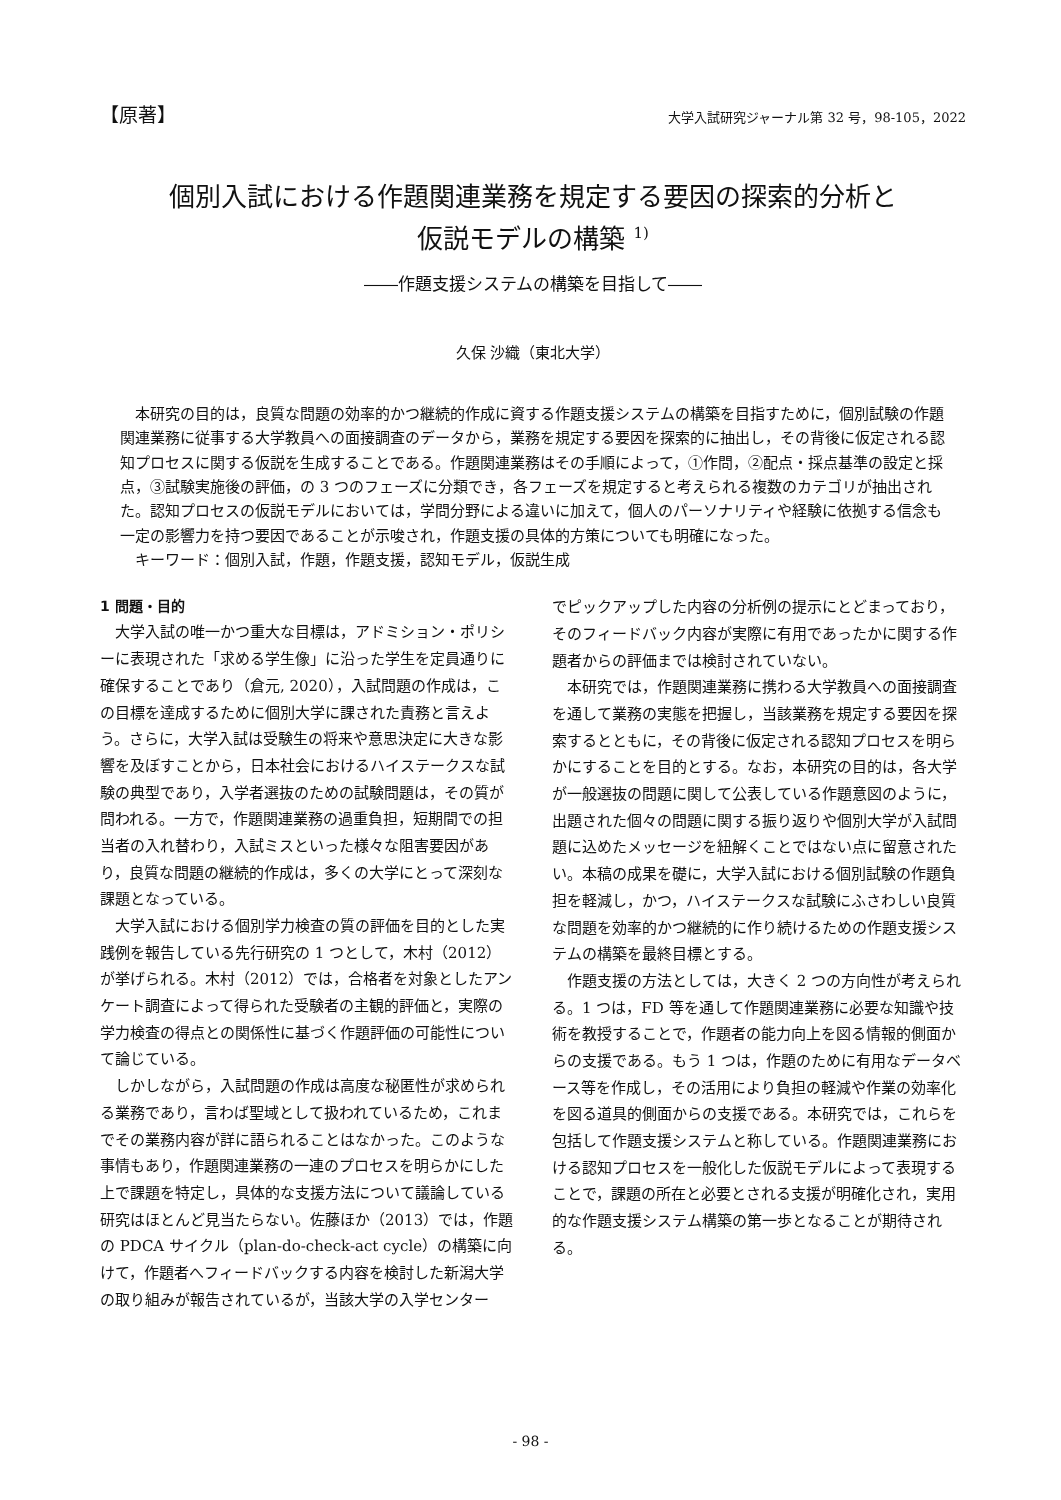【原著】 大学入試研究ジャーナル第 32 号，98-105，2022
個別入試における作題関連業務を規定する要因の探索的分析と
仮説モデルの構築 <sup>1)</sup>
――作題支援システムの構築を目指して――
久保 沙織（東北大学）
本研究の目的は，良質な問題の効率的かつ継続的作成に資する作題支援システムの構築を目指すために，個別試験の作題関連業務に従事する大学教員への面接調査のデータから，業務を規定する要因を探索的に抽出し，その背後に仮定される認知プロセスに関する仮説を生成することである。作題関連業務はその手順によって，①作問，②配点・採点基準の設定と採点，③試験実施後の評価，の 3 つのフェーズに分類でき，各フェーズを規定すると考えられる複数のカテゴリが抽出された。認知プロセスの仮説モデルにおいては，学問分野による違いに加えて，個人のパーソナリティや経験に依拠する信念も一定の影響力を持つ要因であることが示唆され，作題支援の具体的方策についても明確になった。
キーワード：個別入試，作題，作題支援，認知モデル，仮説生成
1 問題・目的
大学入試の唯一かつ重大な目標は，アドミション・ポリシーに表現された「求める学生像」に沿った学生を定員通りに確保することであり（倉元, 2020），入試問題の作成は，この目標を達成するために個別大学に課された責務と言えよう。さらに，大学入試は受験生の将来や意思決定に大きな影響を及ぼすことから，日本社会におけるハイステークスな試験の典型であり，入学者選抜のための試験問題は，その質が問われる。一方で，作題関連業務の過重負担，短期間での担当者の入れ替わり，入試ミスといった様々な阻害要因があり，良質な問題の継続的作成は，多くの大学にとって深刻な課題となっている。
大学入試における個別学力検査の質の評価を目的とした実践例を報告している先行研究の 1 つとして，木村（2012）が挙げられる。木村（2012）では，合格者を対象としたアンケート調査によって得られた受験者の主観的評価と，実際の学力検査の得点との関係性に基づく作題評価の可能性について論じている。
しかしながら，入試問題の作成は高度な秘匿性が求められる業務であり，言わば聖域として扱われているため，これまでその業務内容が詳に語られることはなかった。このような事情もあり，作題関連業務の一連のプロセスを明らかにした上で課題を特定し，具体的な支援方法について議論している研究はほとんど見当たらない。佐藤ほか（2013）では，作題の PDCA サイクル（plan-do-check-act cycle）の構築に向けて，作題者へフィードバックする内容を検討した新潟大学の取り組みが報告されているが，当該大学の入学センター
でピックアップした内容の分析例の提示にとどまっており，そのフィードバック内容が実際に有用であったかに関する作題者からの評価までは検討されていない。
本研究では，作題関連業務に携わる大学教員への面接調査を通して業務の実態を把握し，当該業務を規定する要因を探索するとともに，その背後に仮定される認知プロセスを明らかにすることを目的とする。なお，本研究の目的は，各大学が一般選抜の問題に関して公表している作題意図のように，出題された個々の問題に関する振り返りや個別大学が入試問題に込めたメッセージを紐解くことではない点に留意されたい。本稿の成果を礎に，大学入試における個別試験の作題負担を軽減し，かつ，ハイステークスな試験にふさわしい良質な問題を効率的かつ継続的に作り続けるための作題支援システムの構築を最終目標とする。
作題支援の方法としては，大きく 2 つの方向性が考えられる。1 つは，FD 等を通して作題関連業務に必要な知識や技術を教授することで，作題者の能力向上を図る情報的側面からの支援である。もう 1 つは，作題のために有用なデータベース等を作成し，その活用により負担の軽減や作業の効率化を図る道具的側面からの支援である。本研究では，これらを包括して作題支援システムと称している。作題関連業務における認知プロセスを一般化した仮説モデルによって表現することで，課題の所在と必要とされる支援が明確化され，実用的な作題支援システム構築の第一歩となることが期待される。
- 98 -